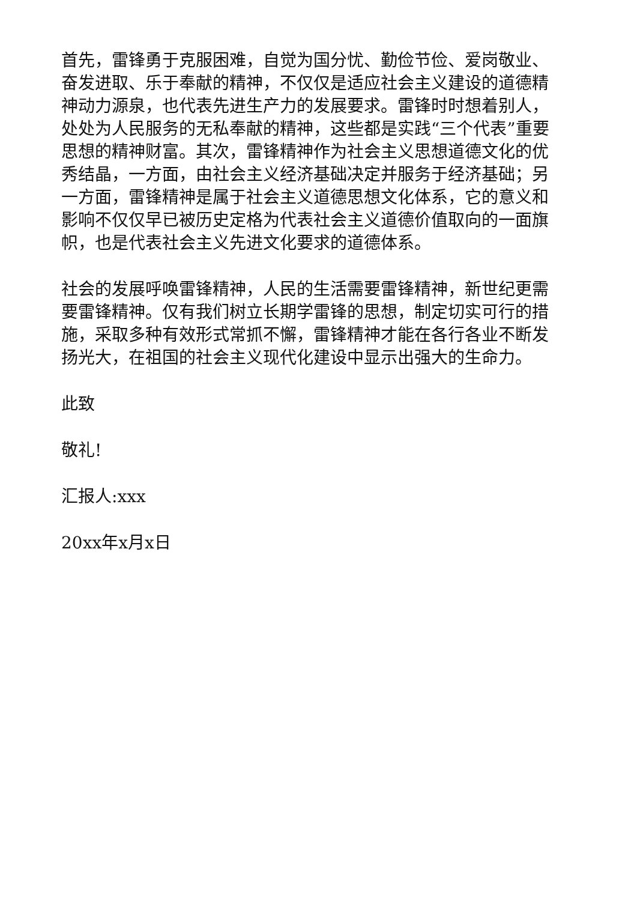首先，雷锋勇于克服困难，自觉为国分忧、勤俭节俭、爱岗敬业、奋发进取、乐于奉献的精神，不仅仅是适应社会主义建设的道德精神动力源泉，也代表先进生产力的发展要求。雷锋时时想着别人，处处为人民服务的无私奉献的精神，这些都是实践“三个代表”重要思想的精神财富。其次，雷锋精神作为社会主义思想道德文化的优秀结晶，一方面，由社会主义经济基础决定并服务于经济基础；另一方面，雷锋精神是属于社会主义道德思想文化体系，它的意义和影响不仅仅早已被历史定格为代表社会主义道德价值取向的一面旗帜，也是代表社会主义先进文化要求的道德体系。
社会的发展呼唤雷锋精神，人民的生活需要雷锋精神，新世纪更需要雷锋精神。仅有我们树立长期学雷锋的思想，制定切实可行的措施，采取多种有效形式常抓不懈，雷锋精神才能在各行各业不断发扬光大，在祖国的社会主义现代化建设中显示出强大的生命力。
此致
敬礼!
汇报人:xxx
20xx年x月x日